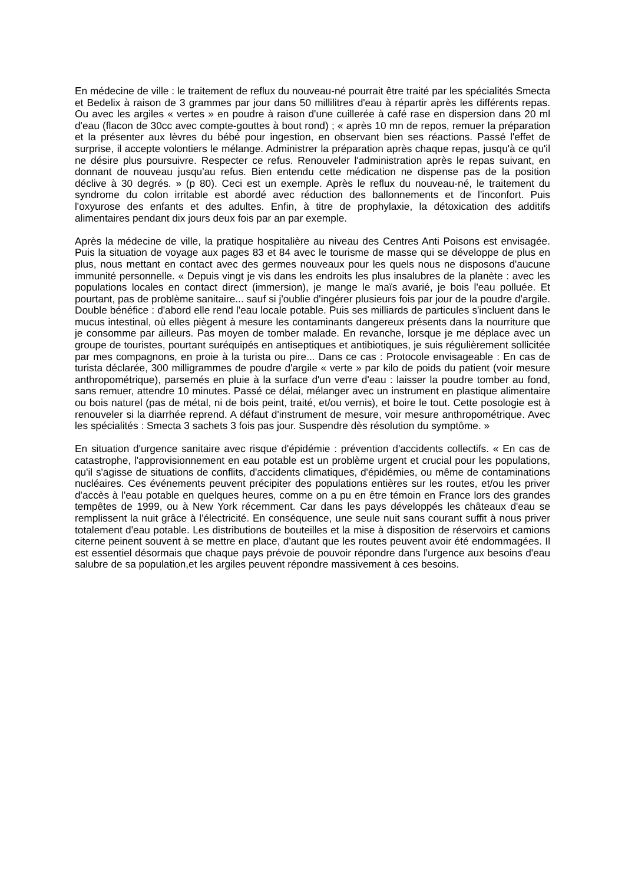En médecine de ville : le traitement de reflux du nouveau-né pourrait être traité par les spécialités Smecta et Bedelix à raison de 3 grammes par jour dans 50 millilitres d'eau à répartir après les différents repas. Ou avec les argiles « vertes » en poudre à raison d'une cuillerée à café rase en dispersion dans 20 ml d'eau (flacon de 30cc avec compte-gouttes à bout rond) ; « après 10 mn de repos, remuer la préparation et la présenter aux lèvres du bébé pour ingestion, en observant bien ses réactions. Passé l'effet de surprise, il accepte volontiers le mélange. Administrer la préparation après chaque repas, jusqu'à ce qu'il ne désire plus poursuivre. Respecter ce refus. Renouveler l'administration après le repas suivant, en donnant de nouveau jusqu'au refus. Bien entendu cette médication ne dispense pas de la position déclive à 30 degrés. » (p 80). Ceci est un exemple. Après le reflux du nouveau-né, le traitement du syndrome du colon irritable est abordé avec réduction des ballonnements et de l'inconfort. Puis l'oxyurose des enfants et des adultes. Enfin, à titre de prophylaxie, la détoxication des additifs alimentaires pendant dix jours deux fois par an par exemple.
Après la médecine de ville, la pratique hospitalière au niveau des Centres Anti Poisons est envisagée. Puis la situation de voyage aux pages 83 et 84 avec le tourisme de masse qui se développe de plus en plus, nous mettant en contact avec des germes nouveaux pour les quels nous ne disposons d'aucune immunité personnelle. « Depuis vingt je vis dans les endroits les plus insalubres de la planète : avec les populations locales en contact direct (immersion), je mange le maïs avarié, je bois l'eau polluée. Et pourtant, pas de problème sanitaire... sauf si j'oublie d'ingérer plusieurs fois par jour de la poudre d'argile. Double bénéfice : d'abord elle rend l'eau locale potable. Puis ses milliards de particules s'incluent dans le mucus intestinal, où elles piègent à mesure les contaminants dangereux présents dans la nourriture que je consomme par ailleurs. Pas moyen de tomber malade. En revanche, lorsque je me déplace avec un groupe de touristes, pourtant suréquipés en antiseptiques et antibiotiques, je suis régulièrement sollicitée par mes compagnons, en proie à la turista ou pire... Dans ce cas : Protocole envisageable : En cas de turista déclarée, 300 milligrammes de poudre d'argile « verte » par kilo de poids du patient (voir mesure anthropométrique), parsemés en pluie à la surface d'un verre d'eau : laisser la poudre tomber au fond, sans remuer, attendre 10 minutes. Passé ce délai, mélanger avec un instrument en plastique alimentaire ou bois naturel (pas de métal, ni de bois peint, traité, et/ou vernis), et boire le tout. Cette posologie est à renouveler si la diarrhée reprend. A défaut d'instrument de mesure, voir mesure anthropométrique. Avec les spécialités : Smecta 3 sachets 3 fois pas jour. Suspendre dès résolution du symptôme. »
En situation d'urgence sanitaire avec risque d'épidémie : prévention d'accidents collectifs. « En cas de catastrophe, l'approvisionnement en eau potable est un problème urgent et crucial pour les populations, qu'il s'agisse de situations de conflits, d'accidents climatiques, d'épidémies, ou même de contaminations nucléaires. Ces événements peuvent précipiter des populations entières sur les routes, et/ou les priver d'accès à l'eau potable en quelques heures, comme on a pu en être témoin en France lors des grandes tempêtes de 1999, ou à New York récemment. Car dans les pays développés les châteaux d'eau se remplissent la nuit grâce à l'électricité. En conséquence, une seule nuit sans courant suffit à nous priver totalement d'eau potable. Les distributions de bouteilles et la mise à disposition de réservoirs et camions citerne peinent souvent à se mettre en place, d'autant que les routes peuvent avoir été endommagées. Il est essentiel désormais que chaque pays prévoie de pouvoir répondre dans l'urgence aux besoins d'eau salubre de sa population,et les argiles peuvent répondre massivement à ces besoins.